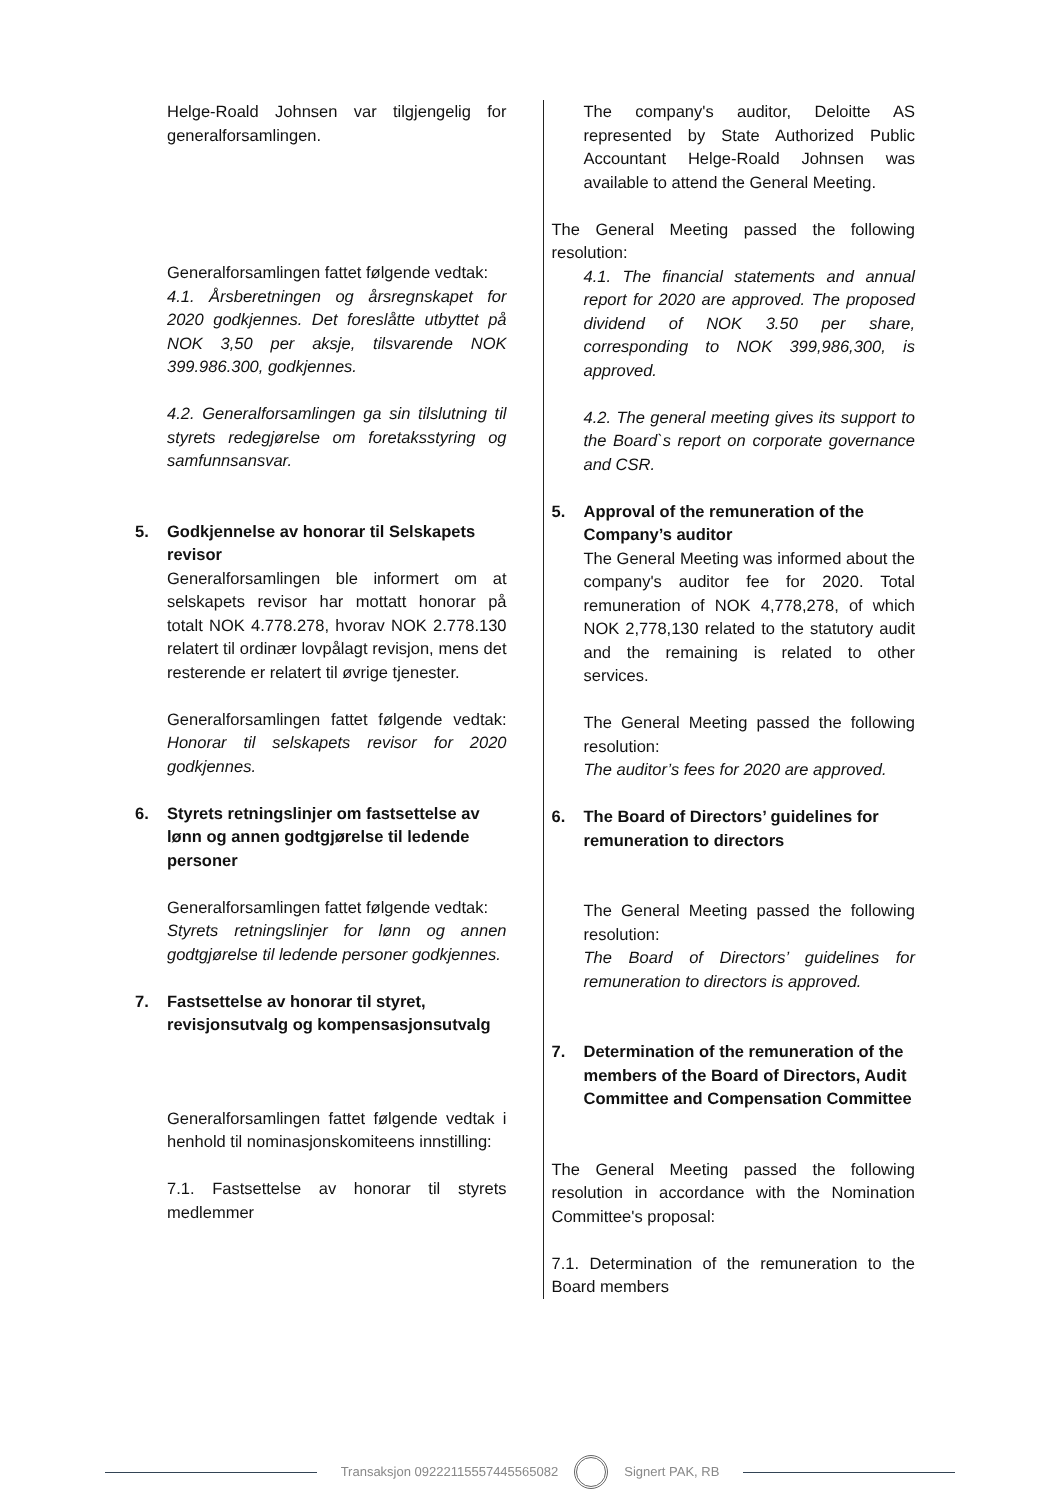Helge-Roald Johnsen var tilgjengelig for generalforsamlingen.
Generalforsamlingen fattet følgende vedtak:
4.1. Årsberetningen og årsregnskapet for 2020 godkjennes. Det foreslåtte utbyttet på NOK 3,50 per aksje, tilsvarende NOK 399.986.300, godkjennes.
4.2. Generalforsamlingen ga sin tilslutning til styrets redegjørelse om foretaksstyring og samfunnsansvar.
5. Godkjennelse av honorar til Selskapets revisor
Generalforsamlingen ble informert om at selskapets revisor har mottatt honorar på totalt NOK 4.778.278, hvorav NOK 2.778.130 relatert til ordinær lovpålagt revisjon, mens det resterende er relatert til øvrige tjenester.
Generalforsamlingen fattet følgende vedtak: Honorar til selskapets revisor for 2020 godkjennes.
6. Styrets retningslinjer om fastsettelse av lønn og annen godtgjørelse til ledende personer
Generalforsamlingen fattet følgende vedtak:
Styrets retningslinjer for lønn og annen godtgjørelse til ledende personer godkjennes.
7. Fastsettelse av honorar til styret, revisjonsutvalg og kompensasjonsutvalg
Generalforsamlingen fattet følgende vedtak i henhold til nominasjonskomiteens innstilling:
7.1. Fastsettelse av honorar til styrets medlemmer
The company's auditor, Deloitte AS represented by State Authorized Public Accountant Helge-Roald Johnsen was available to attend the General Meeting.
The General Meeting passed the following resolution:
4.1. The financial statements and annual report for 2020 are approved. The proposed dividend of NOK 3.50 per share, corresponding to NOK 399,986,300, is approved.
4.2. The general meeting gives its support to the Board`s report on corporate governance and CSR.
5. Approval of the remuneration of the Company’s auditor
The General Meeting was informed about the company's auditor fee for 2020. Total remuneration of NOK 4,778,278, of which NOK 2,778,130 related to the statutory audit and the remaining is related to other services.
The General Meeting passed the following resolution:
The auditor’s fees for 2020 are approved.
6. The Board of Directors’ guidelines for remuneration to directors
The General Meeting passed the following resolution:
The Board of Directors’ guidelines for remuneration to directors is approved.
7. Determination of the remuneration of the members of the Board of Directors, Audit Committee and Compensation Committee
The General Meeting passed the following resolution in accordance with the Nomination Committee's proposal:
7.1. Determination of the remuneration to the Board members
Transaksjon 09222115557445565082
Signert PAK, RB